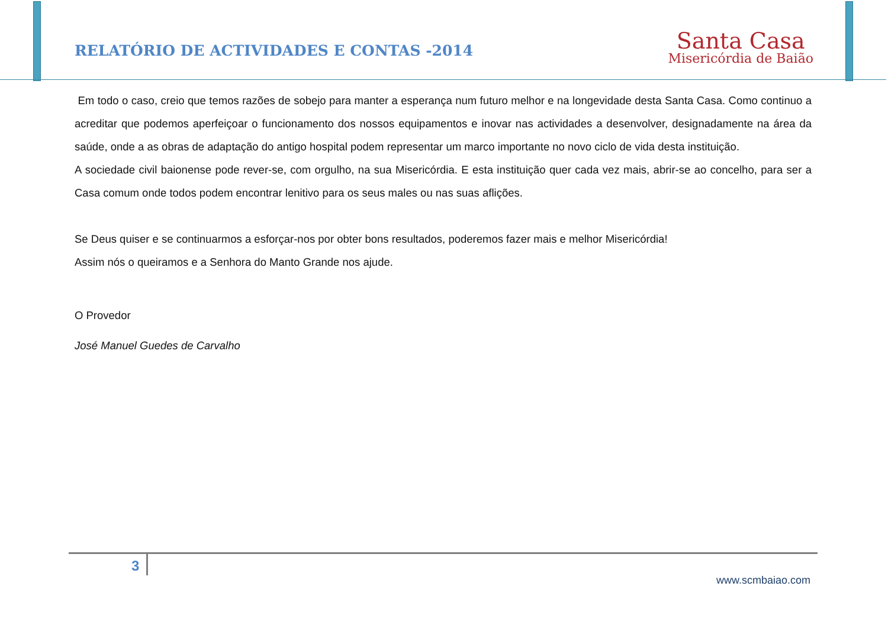RELATÓRIO DE ACTIVIDADES E CONTAS -2014
Santa Casa
Misericórdia de Baião
Em todo o caso, creio que temos razões de sobejo para manter a esperança num futuro melhor e na longevidade desta Santa Casa. Como continuo a acreditar que podemos aperfeiçoar o funcionamento dos nossos equipamentos e inovar nas actividades a desenvolver, designadamente na área da saúde, onde a as obras de adaptação do antigo hospital podem representar um marco importante no novo ciclo de vida desta instituição.
A sociedade civil baionense pode rever-se, com orgulho, na sua Misericórdia. E esta instituição quer cada vez mais, abrir-se ao concelho, para ser a Casa comum onde todos podem encontrar lenitivo para os seus males ou nas suas aflições.
Se Deus quiser e se continuarmos a esforçar-nos por obter bons resultados, poderemos fazer mais e melhor Misericórdia!
Assim nós o queiramos e a Senhora do Manto Grande nos ajude.
O Provedor
José Manuel Guedes de Carvalho
3
www.scmbaiao.com